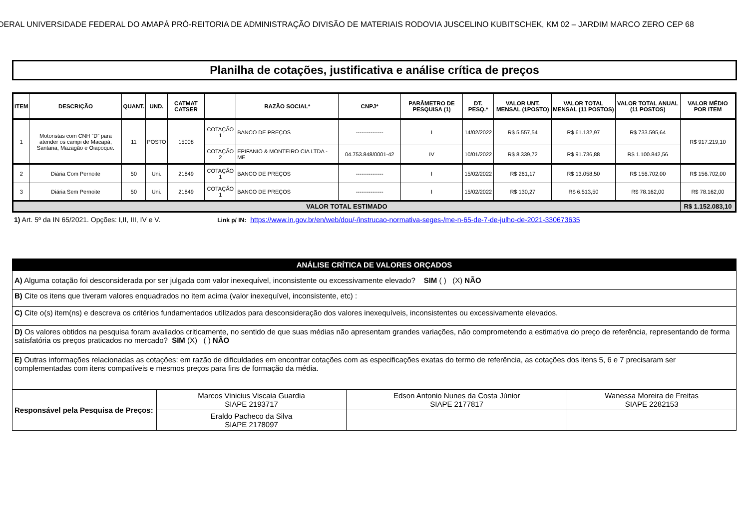DERAL UNIVERSIDADE FEDERAL DO AMAPÁ PRÓ-REITORIA DE ADMINISTRAÇÃO DIVISÃO DE MATERIAIS RODOVIA JUSCELINO KUBITSCHEK, KM 02 – JARDIM MARCO ZERO CEP 68
Planilha de cotações, justificativa e análise crítica de preços
| ITEM | DESCRIÇÃO | QUANT. | UND. | CATMAT CATSER | | RAZÃO SOCIAL* | CNPJ* | PARÂMETRO DE PESQUISA (1) | DT. PESQ.* | VALOR UNT. MENSAL (1POSTO) | VALOR TOTAL MENSAL (11 POSTOS) | VALOR TOTAL ANUAL (11 POSTOS) | VALOR MÉDIO POR ITEM |
| --- | --- | --- | --- | --- | --- | --- | --- | --- | --- | --- | --- | --- | --- |
| 1 | Motoristas com CNH “D” para atender os campi de Macapá, Santana, Mazagão e Oiapoque. | 11 | POSTO | 15008 | COTAÇÃO 1 | BANCO DE PREÇOS | --------------- | I | 14/02/2022 | R$ 5.557,54 | R$ 61.132,97 | R$ 733.595,64 | R$ 917.219,10 |
| | | | | | COTAÇÃO 2 | EPIFANIO & MONTEIRO CIA LTDA - ME | 04.753.848/0001-42 | IV | 10/01/2022 | R$ 8.339,72 | R$ 91.736,88 | R$ 1.100.842,56 | |
| 2 | Diária Com Pernoite | 50 | Uni. | 21849 | COTAÇÃO 1 | BANCO DE PREÇOS | --------------- | I | 15/02/2022 | R$ 261,17 | R$ 13.058,50 | R$ 156.702,00 | R$ 156.702,00 |
| 3 | Diária Sem Pernoite | 50 | Uni. | 21849 | COTAÇÃO 1 | BANCO DE PREÇOS | --------------- | I | 15/02/2022 | R$ 130,27 | R$ 6.513,50 | R$ 78.162,00 | R$ 78.162,00 |
| VALOR TOTAL ESTIMADO | | | | | | | | | | | | | R$ 1.152.083,10 |
1) Art. 5º da IN 65/2021. Opções: I,II, III, IV e V. Link p/ IN: https://www.in.gov.br/en/web/dou/-/instrucao-normativa-seges-/me-n-65-de-7-de-julho-de-2021-330673635
| ANÁLISE CRÍTICA DE VALORES ORÇADOS | | | |
| A) Alguma cotação foi desconsiderada por ser julgada com valor inexequível, inconsistente ou excessivamente elevado? SIM ( ) (X) NÃO | | | |
| B) Cite os itens que tiveram valores enquadrados no item acima (valor inexequível, inconsistente, etc) : | | | |
| C) Cite o(s) item(ns) e descreva os critérios fundamentados utilizados para desconsideração dos valores inexequíveis, inconsistentes ou excessivamente elevados. | | | |
| D) Os valores obtidos na pesquisa foram avaliados criticamente, no sentido de que suas médias não apresentam grandes variações, não comprometendo a estimativa do preço de referência, representando de forma satisfatória os preços praticados no mercado? SIM (X) ( ) NÃO | | | |
| E) Outras informações relacionadas as cotações: em razão de dificuldades em encontrar cotações com as especificações exatas do termo de referência, as cotações dos itens 5, 6 e 7 precisaram ser complementadas com itens compatíveis e mesmos preços para fins de formação da média. | | | |
| Responsável pela Pesquisa de Preços: | Marcos Vinicius Viscaia Guardia SIAPE 2193717 | Edson Antonio Nunes da Costa Júnior SIAPE 2177817 | Wanessa Moreira de Freitas SIAPE 2282153 |
| | Eraldo Pacheco da Silva SIAPE 2178097 | | |